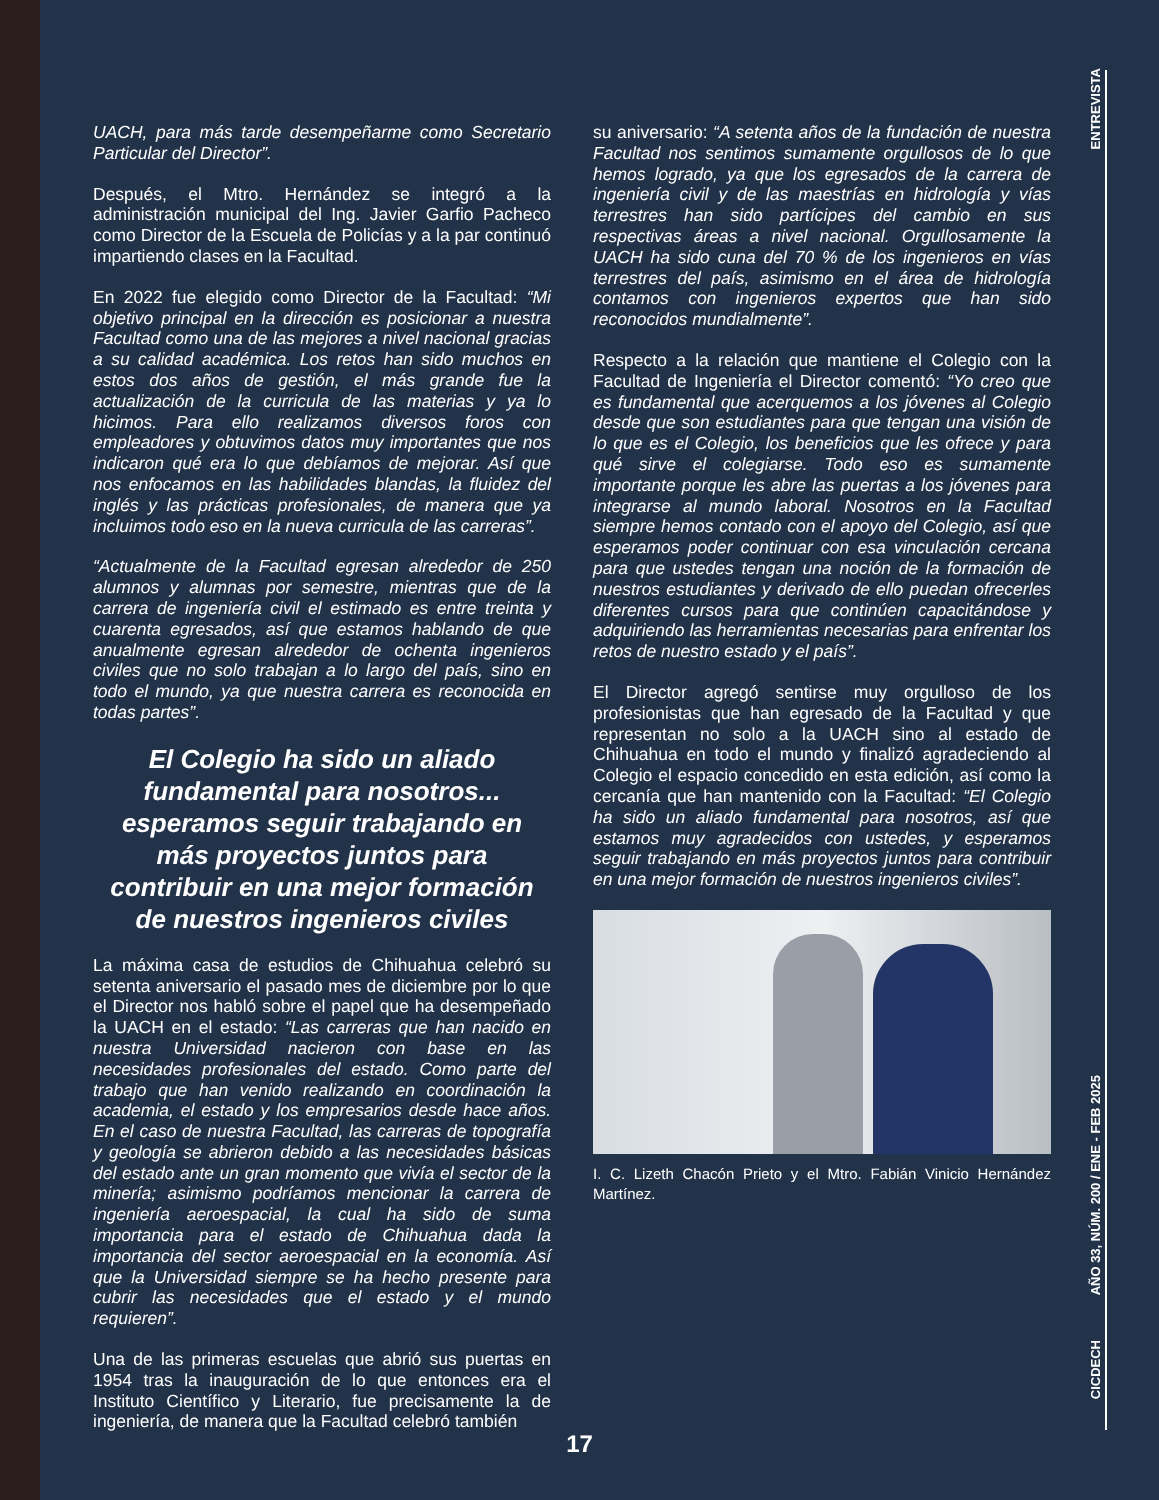ENTREVISTA
UACH, para más tarde desempeñarme como Secretario Particular del Director”.
Después, el Mtro. Hernández se integró a la administración municipal del Ing. Javier Garfio Pacheco como Director de la Escuela de Policías y a la par continuó impartiendo clases en la Facultad.
En 2022 fue elegido como Director de la Facultad: “Mi objetivo principal en la dirección es posicionar a nuestra Facultad como una de las mejores a nivel nacional gracias a su calidad académica. Los retos han sido muchos en estos dos años de gestión, el más grande fue la actualización de la curricula de las materias y ya lo hicimos. Para ello realizamos diversos foros con empleadores y obtuvimos datos muy importantes que nos indicaron qué era lo que debíamos de mejorar. Así que nos enfocamos en las habilidades blandas, la fluidez del inglés y las prácticas profesionales, de manera que ya incluimos todo eso en la nueva curricula de las carreras”.
“Actualmente de la Facultad egresan alrededor de 250 alumnos y alumnas por semestre, mientras que de la carrera de ingeniería civil el estimado es entre treinta y cuarenta egresados, así que estamos hablando de que anualmente egresan alrededor de ochenta ingenieros civiles que no solo trabajan a lo largo del país, sino en todo el mundo, ya que nuestra carrera es reconocida en todas partes”.
El Colegio ha sido un aliado fundamental para nosotros... esperamos seguir trabajando en más proyectos juntos para contribuir en una mejor formación de nuestros ingenieros civiles
La máxima casa de estudios de Chihuahua celebró su setenta aniversario el pasado mes de diciembre por lo que el Director nos habló sobre el papel que ha desempeñado la UACH en el estado: “Las carreras que han nacido en nuestra Universidad nacieron con base en las necesidades profesionales del estado. Como parte del trabajo que han venido realizando en coordinación la academia, el estado y los empresarios desde hace años. En el caso de nuestra Facultad, las carreras de topografía y geología se abrieron debido a las necesidades básicas del estado ante un gran momento que vivía el sector de la minería; asimismo podríamos mencionar la carrera de ingeniería aeroespacial, la cual ha sido de suma importancia para el estado de Chihuahua dada la importancia del sector aeroespacial en la economía. Así que la Universidad siempre se ha hecho presente para cubrir las necesidades que el estado y el mundo requieren”.
Una de las primeras escuelas que abrió sus puertas en 1954 tras la inauguración de lo que entonces era el Instituto Científico y Literario, fue precisamente la de ingeniería, de manera que la Facultad celebró también
su aniversario: “A setenta años de la fundación de nuestra Facultad nos sentimos sumamente orgullosos de lo que hemos logrado, ya que los egresados de la carrera de ingeniería civil y de las maestrías en hidrología y vías terrestres han sido partícipes del cambio en sus respectivas áreas a nivel nacional. Orgullosamente la UACH ha sido cuna del 70 % de los ingenieros en vías terrestres del país, asimismo en el área de hidrología contamos con ingenieros expertos que han sido reconocidos mundialmente”.
Respecto a la relación que mantiene el Colegio con la Facultad de Ingeniería el Director comentó: “Yo creo que es fundamental que acerquemos a los jóvenes al Colegio desde que son estudiantes para que tengan una visión de lo que es el Colegio, los beneficios que les ofrece y para qué sirve el colegiarse. Todo eso es sumamente importante porque les abre las puertas a los jóvenes para integrarse al mundo laboral. Nosotros en la Facultad siempre hemos contado con el apoyo del Colegio, así que esperamos poder continuar con esa vinculación cercana para que ustedes tengan una noción de la formación de nuestros estudiantes y derivado de ello puedan ofrecerles diferentes cursos para que continúen capacitándose y adquiriendo las herramientas necesarias para enfrentar los retos de nuestro estado y el país”.
El Director agregó sentirse muy orgulloso de los profesionistas que han egresado de la Facultad y que representan no solo a la UACH sino al estado de Chihuahua en todo el mundo y finalizó agradeciendo al Colegio el espacio concedido en esta edición, así como la cercanía que han mantenido con la Facultad: “El Colegio ha sido un aliado fundamental para nosotros, así que estamos muy agradecidos con ustedes, y esperamos seguir trabajando en más proyectos juntos para contribuir en una mejor formación de nuestros ingenieros civiles”.
I. C. Lizeth Chacón Prieto y el Mtro. Fabián Vinicio Hernández Martínez.
AÑO 33, NÚM. 200 / ENE - FEB 2025
CICDECH
17